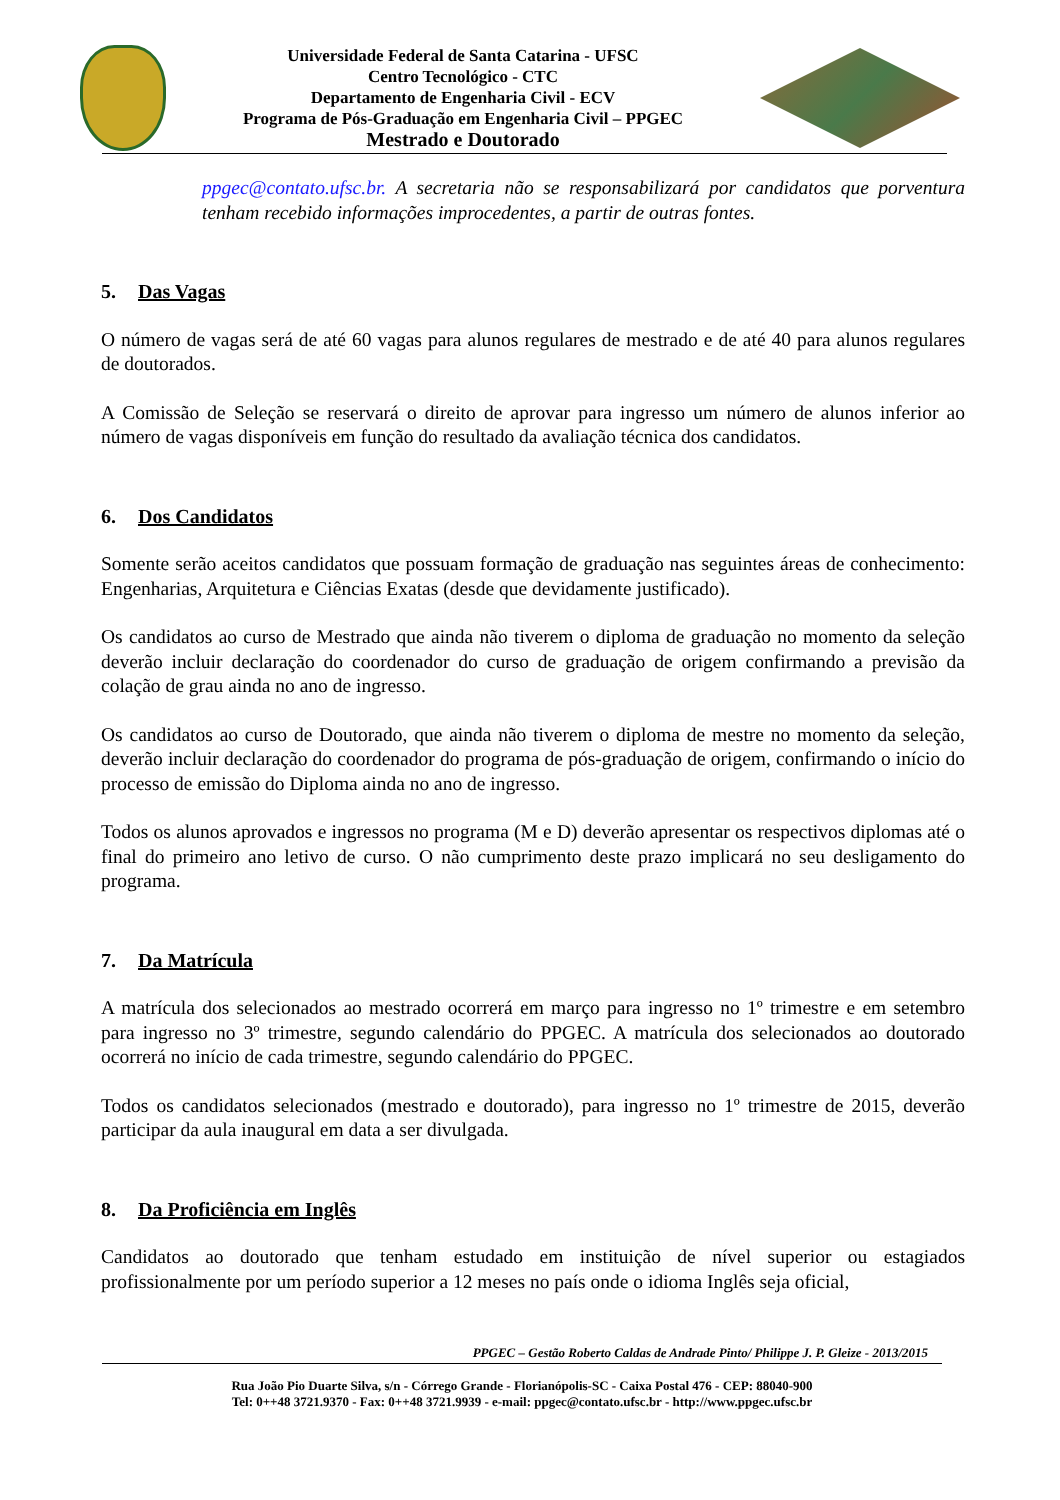Universidade Federal de Santa Catarina - UFSC
Centro Tecnológico - CTC
Departamento de Engenharia Civil - ECV
Programa de Pós-Graduação em Engenharia Civil – PPGEC
Mestrado e Doutorado
ppgec@contato.ufsc.br. A secretaria não se responsabilizará por candidatos que porventura tenham recebido informações improcedentes, a partir de outras fontes.
5. Das Vagas
O número de vagas será de até 60 vagas para alunos regulares de mestrado e de até 40 para alunos regulares de doutorados.
A Comissão de Seleção se reservará o direito de aprovar para ingresso um número de alunos inferior ao número de vagas disponíveis em função do resultado da avaliação técnica dos candidatos.
6. Dos Candidatos
Somente serão aceitos candidatos que possuam formação de graduação nas seguintes áreas de conhecimento: Engenharias, Arquitetura e Ciências Exatas (desde que devidamente justificado).
Os candidatos ao curso de Mestrado que ainda não tiverem o diploma de graduação no momento da seleção deverão incluir declaração do coordenador do curso de graduação de origem confirmando a previsão da colação de grau ainda no ano de ingresso.
Os candidatos ao curso de Doutorado, que ainda não tiverem o diploma de mestre no momento da seleção, deverão incluir declaração do coordenador do programa de pós-graduação de origem, confirmando o início do processo de emissão do Diploma ainda no ano de ingresso.
Todos os alunos aprovados e ingressos no programa (M e D) deverão apresentar os respectivos diplomas até o final do primeiro ano letivo de curso. O não cumprimento deste prazo implicará no seu desligamento do programa.
7. Da Matrícula
A matrícula dos selecionados ao mestrado ocorrerá em março para ingresso no 1º trimestre e em setembro para ingresso no 3º trimestre, segundo calendário do PPGEC. A matrícula dos selecionados ao doutorado ocorrerá no início de cada trimestre, segundo calendário do PPGEC.
Todos os candidatos selecionados (mestrado e doutorado), para ingresso no 1º trimestre de 2015, deverão participar da aula inaugural em data a ser divulgada.
8. Da Proficiência em Inglês
Candidatos ao doutorado que tenham estudado em instituição de nível superior ou estagiados profissionalmente por um período superior a 12 meses no país onde o idioma Inglês seja oficial,
PPGEC – Gestão Roberto Caldas de Andrade Pinto/ Philippe J. P. Gleize - 2013/2015
Rua João Pio Duarte Silva, s/n - Córrego Grande - Florianópolis-SC - Caixa Postal 476 - CEP: 88040-900
Tel: 0++48 3721.9370 - Fax: 0++48 3721.9939 - e-mail: ppgec@contato.ufsc.br - http://www.ppgec.ufsc.br